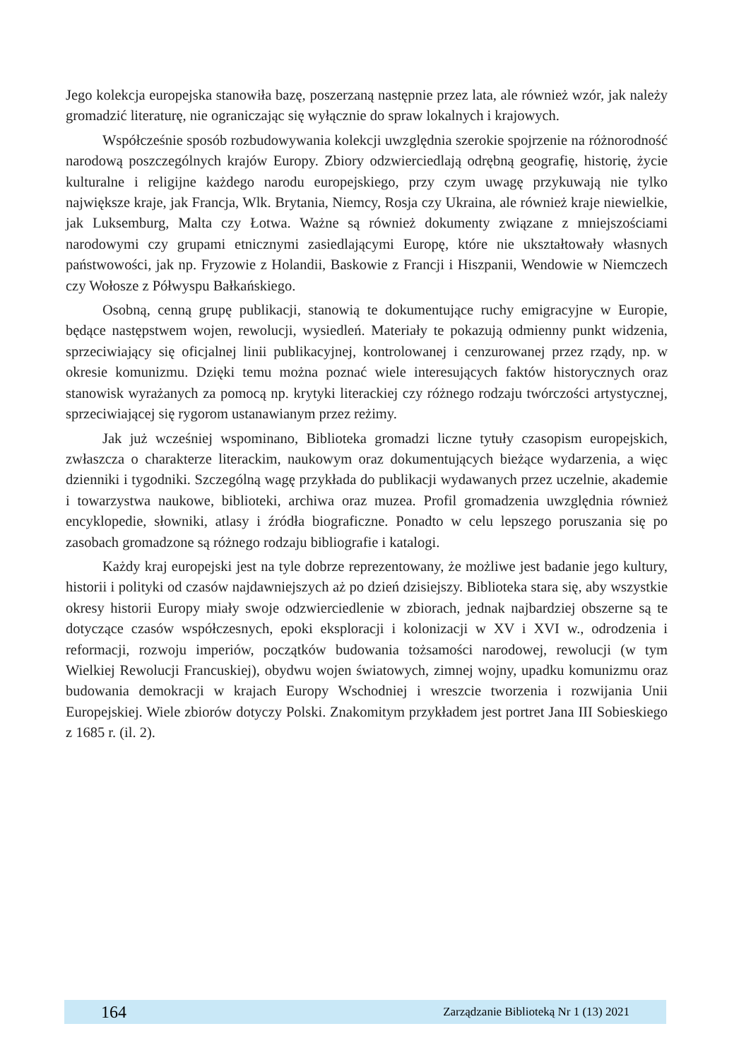Jego kolekcja europejska stanowiła bazę, poszerzaną następnie przez lata, ale również wzór, jak należy gromadzić literaturę, nie ograniczając się wyłącznie do spraw lokalnych i krajowych.
Współcześnie sposób rozbudowywania kolekcji uwzględnia szerokie spojrzenie na różnorodność narodową poszczególnych krajów Europy. Zbiory odzwierciedlają odrębną geografię, historię, życie kulturalne i religijne każdego narodu europejskiego, przy czym uwagę przykuwają nie tylko największe kraje, jak Francja, Wlk. Brytania, Niemcy, Rosja czy Ukraina, ale również kraje niewielkie, jak Luksemburg, Malta czy Łotwa. Ważne są również dokumenty związane z mniejszościami narodowymi czy grupami etnicznymi zasiedlającymi Europę, które nie ukształtowały własnych państwowości, jak np. Fryzowie z Holandii, Baskowie z Francji i Hiszpanii, Wendowie w Niemczech czy Wołosze z Półwyspu Bałkańskiego.
Osobną, cenną grupę publikacji, stanowią te dokumentujące ruchy emigracyjne w Europie, będące następstwem wojen, rewolucji, wysiedleń. Materiały te pokazują odmienny punkt widzenia, sprzeciwiający się oficjalnej linii publikacyjnej, kontrolowanej i cenzurowanej przez rządy, np. w okresie komunizmu. Dzięki temu można poznać wiele interesujących faktów historycznych oraz stanowisk wyrażanych za pomocą np. krytyki literackiej czy różnego rodzaju twórczości artystycznej, sprzeciwiającej się rygorom ustanawianym przez reżimy.
Jak już wcześniej wspominano, Biblioteka gromadzi liczne tytuły czasopism europejskich, zwłaszcza o charakterze literackim, naukowym oraz dokumentujących bieżące wydarzenia, a więc dzienniki i tygodniki. Szczególną wagę przykłada do publikacji wydawanych przez uczelnie, akademie i towarzystwa naukowe, biblioteki, archiwa oraz muzea. Profil gromadzenia uwzględnia również encyklopedie, słowniki, atlasy i źródła biograficzne. Ponadto w celu lepszego poruszania się po zasobach gromadzone są różnego rodzaju bibliografie i katalogi.
Każdy kraj europejski jest na tyle dobrze reprezentowany, że możliwe jest badanie jego kultury, historii i polityki od czasów najdawniejszych aż po dzień dzisiejszy. Biblioteka stara się, aby wszystkie okresy historii Europy miały swoje odzwierciedlenie w zbiorach, jednak najbardziej obszerne są te dotyczące czasów współczesnych, epoki eksploracji i kolonizacji w XV i XVI w., odrodzenia i reformacji, rozwoju imperiów, początków budowania tożsamości narodowej, rewolucji (w tym Wielkiej Rewolucji Francuskiej), obydwu wojen światowych, zimnej wojny, upadku komunizmu oraz budowania demokracji w krajach Europy Wschodniej i wreszcie tworzenia i rozwijania Unii Europejskiej. Wiele zbiorów dotyczy Polski. Znakomitym przykładem jest portret Jana III Sobieskiego z 1685 r. (il. 2).
164 Zarządzanie Biblioteką Nr 1 (13) 2021